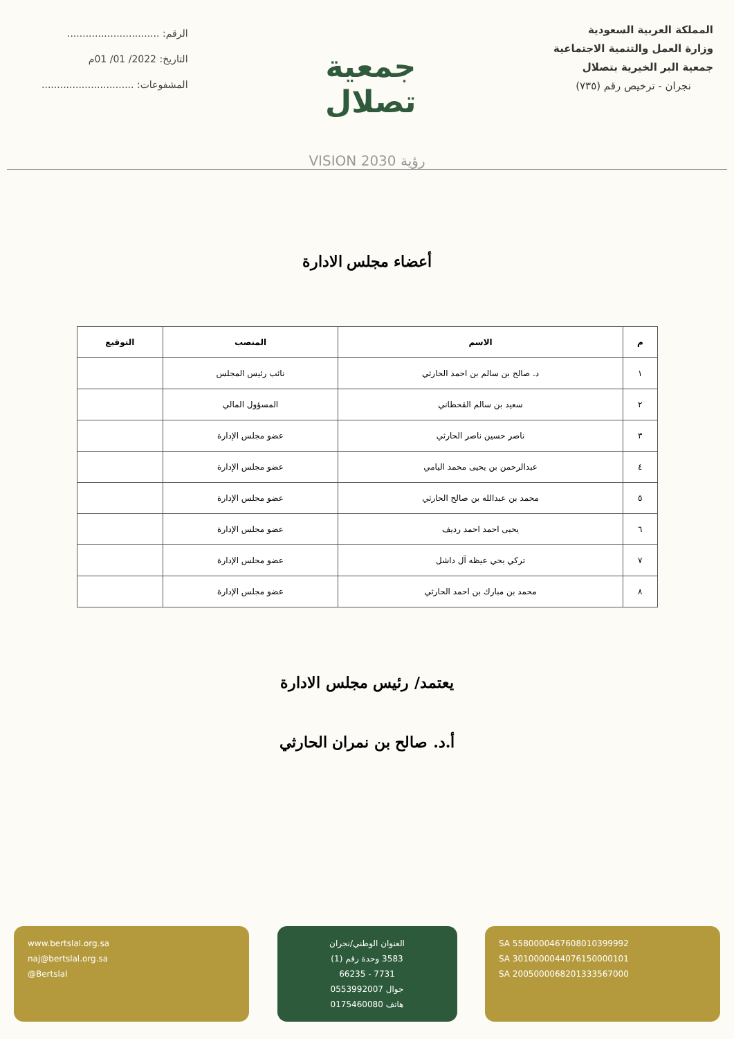المملكة العربية السعودية
وزارة العمل والتنمية الاجتماعية
جمعية البر الخيرية بتصلال
نجران - ترخيص رقم (٧٣٥)
جمعية تصلال
الرقم: ..............................
التاريخ: 2022/ 01/ 01م
المشفوعات: ..............................
رؤية VISION 2030
أعضاء مجلس الادارة
| م | الاسم | المنصب | التوقيع |
| --- | --- | --- | --- |
| ١ | د. صالح بن سالم بن احمد الحارثي | نائب رئيس المجلس | |
| ٢ | سعيد بن سالم القحطاني | المسؤول المالي | |
| ٣ | ناصر حسين ناصر الحارثي | عضو مجلس الإدارة | |
| ٤ | عبدالرحمن بن يحيى محمد اليامي | عضو مجلس الإدارة | |
| ٥ | محمد بن عبدالله بن صالح الحارثي | عضو مجلس الإدارة | |
| ٦ | يحيى احمد احمد رديف | عضو مجلس الإدارة | |
| ٧ | تركي يحي عيظه آل داشل | عضو مجلس الإدارة | |
| ٨ | محمد بن مبارك بن احمد الحارثي | عضو مجلس الإدارة | |
يعتمد/ رئيس مجلس الادارة
أ.د. صالح بن نمران الحارثي
www.bertslal.org.sa
naj@bertslal.org.sa
@Bertslal
العنوان الوطني/نجران
3583 وحدة رقم (1)
7731 - 66235
جوال 0553992007
هاتف 0175460080
SA 5580000467608010399992
SA 3010000044076150000101
SA 2005000068201333567000